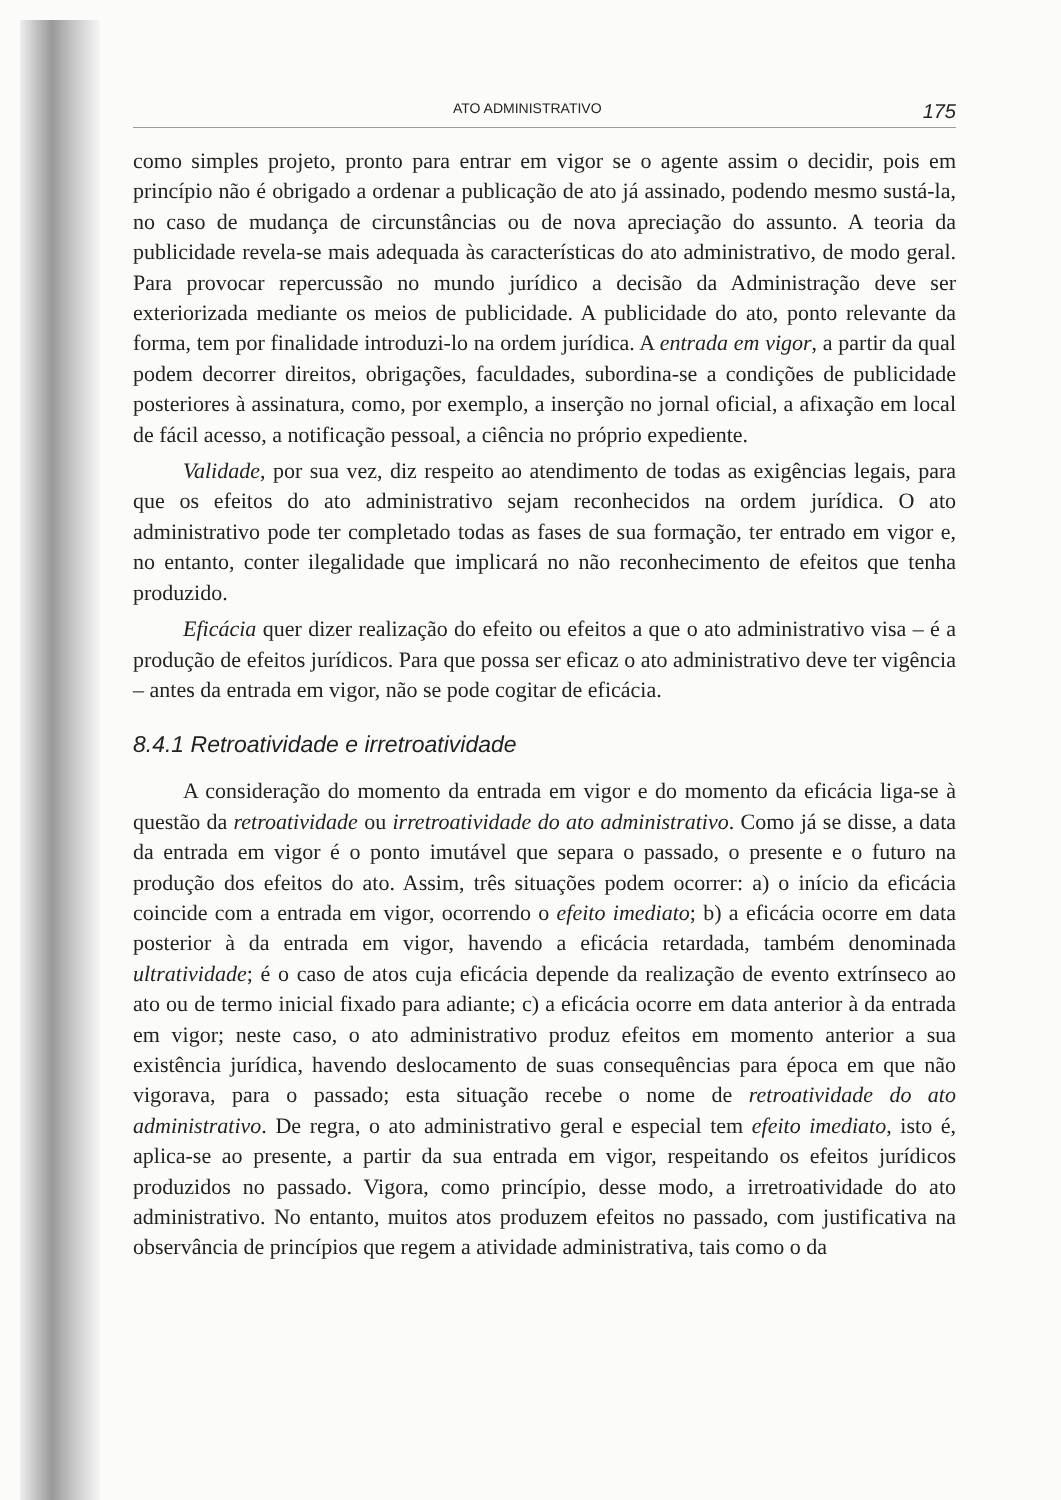ATO ADMINISTRATIVO 175
como simples projeto, pronto para entrar em vigor se o agente assim o decidir, pois em princípio não é obrigado a ordenar a publicação de ato já assinado, podendo mesmo sustá-la, no caso de mudança de circunstâncias ou de nova apreciação do assunto. A teoria da publicidade revela-se mais adequada às características do ato administrativo, de modo geral. Para provocar repercussão no mundo jurídico a decisão da Administração deve ser exteriorizada mediante os meios de publicidade. A publicidade do ato, ponto relevante da forma, tem por finalidade introduzi-lo na ordem jurídica. A entrada em vigor, a partir da qual podem decorrer direitos, obrigações, faculdades, subordina-se a condições de publicidade posteriores à assinatura, como, por exemplo, a inserção no jornal oficial, a afixação em local de fácil acesso, a notificação pessoal, a ciência no próprio expediente.
Validade, por sua vez, diz respeito ao atendimento de todas as exigências legais, para que os efeitos do ato administrativo sejam reconhecidos na ordem jurídica. O ato administrativo pode ter completado todas as fases de sua formação, ter entrado em vigor e, no entanto, conter ilegalidade que implicará no não reconhecimento de efeitos que tenha produzido.
Eficácia quer dizer realização do efeito ou efeitos a que o ato administrativo visa – é a produção de efeitos jurídicos. Para que possa ser eficaz o ato administrativo deve ter vigência – antes da entrada em vigor, não se pode cogitar de eficácia.
8.4.1 Retroatividade e irretroatividade
A consideração do momento da entrada em vigor e do momento da eficácia liga-se à questão da retroatividade ou irretroatividade do ato administrativo. Como já se disse, a data da entrada em vigor é o ponto imutável que separa o passado, o presente e o futuro na produção dos efeitos do ato. Assim, três situações podem ocorrer: a) o início da eficácia coincide com a entrada em vigor, ocorrendo o efeito imediato; b) a eficácia ocorre em data posterior à da entrada em vigor, havendo a eficácia retardada, também denominada ultratividade; é o caso de atos cuja eficácia depende da realização de evento extrínseco ao ato ou de termo inicial fixado para adiante; c) a eficácia ocorre em data anterior à da entrada em vigor; neste caso, o ato administrativo produz efeitos em momento anterior a sua existência jurídica, havendo deslocamento de suas consequências para época em que não vigorava, para o passado; esta situação recebe o nome de retroatividade do ato administrativo. De regra, o ato administrativo geral e especial tem efeito imediato, isto é, aplica-se ao presente, a partir da sua entrada em vigor, respeitando os efeitos jurídicos produzidos no passado. Vigora, como princípio, desse modo, a irretroatividade do ato administrativo. No entanto, muitos atos produzem efeitos no passado, com justificativa na observância de princípios que regem a atividade administrativa, tais como o da